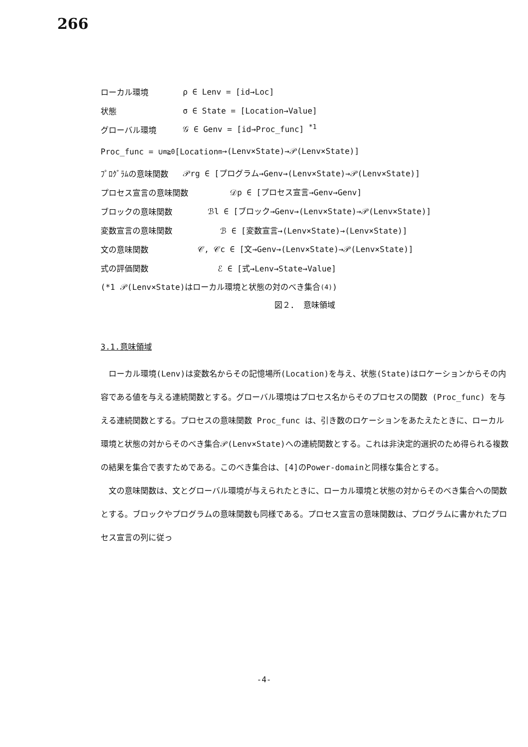266
ローカル環境 ρ ∈ Lenv = [id→Loc]
状態 σ ∈ State = [Location→Value]
グローバル環境 𝒢 ∈ Genv = [id→Proc_func] <sup>*1</sup>
Proc_func = ∪<sub>m≧0</sub> [Location<sup>m</sup>→(Lenv×State)→𝒫(Lenv×State)]
ﾌﾟﾛｸﾞﾗﾑの意味関数 𝒫rg ∈ [プログラム→Genv→(Lenv×State)→𝒫(Lenv×State)]
プロセス宣言の意味関数 𝒟p ∈ [プロセス宣言→Genv→Genv]
ブロックの意味関数 ℬl ∈ [ブロック→Genv→(Lenv×State)→𝒫(Lenv×State)]
変数宣言の意味関数 ℬ ∈ [変数宣言→(Lenv×State)→(Lenv×State)]
文の意味関数 𝒞, 𝒞c ∈ [文→Genv→(Lenv×State)→𝒫(Lenv×State)]
式の評価関数 ℰ ∈ [式→Lenv→State→Value]
(*1 𝒫(Lenv×State)はローカル環境と状態の対のべき集合<sup>(4)</sup>)
図２． 意味領域
3.1.意味領域
ローカル環境(Lenv)は変数名からその記憶場所(Location)を与え、状態(State)はロケーションからその内容である値を与える連続関数とする。グローバル環境はプロセス名からそのプロセスの関数 (Proc_func) を与える連続関数とする。プロセスの意味関数 Proc_func は、引き数のロケーションをあたえたときに、ローカル環境と状態の対からそのべき集合𝒫(Lenv×State)への連続関数とする。これは非決定的選択のため得られる複数の結果を集合で表すためである。このべき集合は、[4]のPower-domainと同様な集合とする。
文の意味関数は、文とグローバル環境が与えられたときに、ローカル環境と状態の対からそのべき集合への関数とする。ブロックやプログラムの意味関数も同様である。プロセス宣言の意味関数は、プログラムに書かれたプロセス宣言の列に従っ
-4-